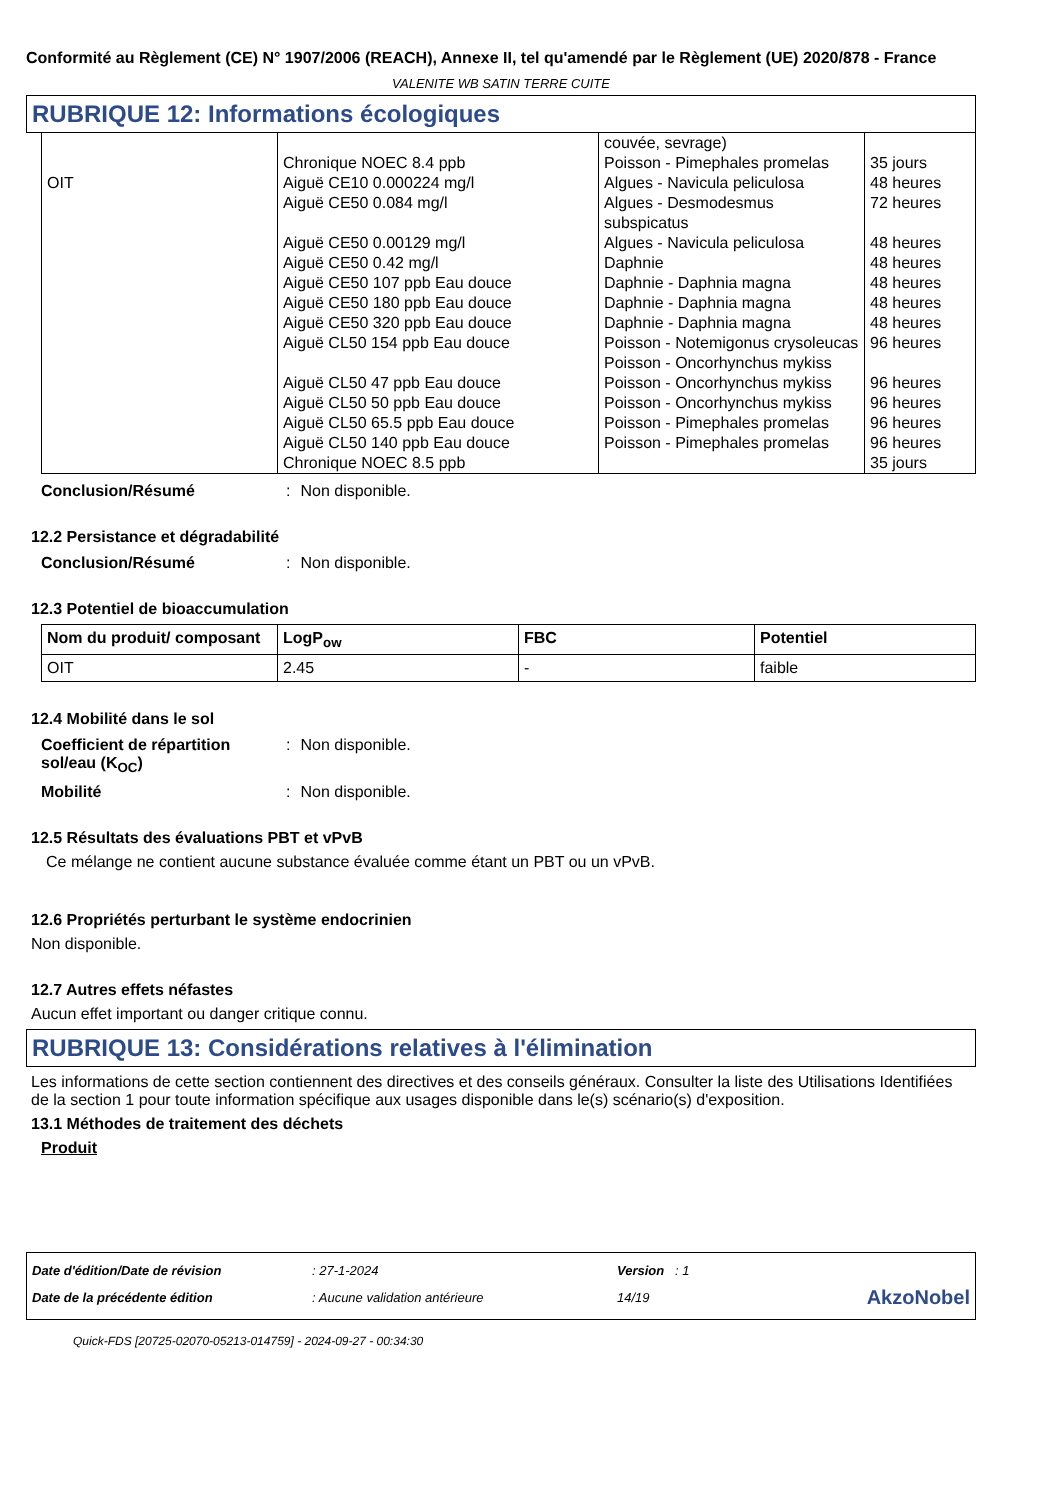Conformité au Règlement (CE) N° 1907/2006 (REACH), Annexe II, tel qu'amendé par le Règlement (UE) 2020/878 - France
VALENITE WB SATIN TERRE CUITE
RUBRIQUE 12: Informations écologiques
| OIT | Chronique NOEC 8.4 ppb Aiguë CE10 0.000224 mg/l Aiguë CE50 0.084 mg/l Aiguë CE50 0.00129 mg/l Aiguë CE50 0.42 mg/l Aiguë CE50 107 ppb Eau douce Aiguë CE50 180 ppb Eau douce Aiguë CE50 320 ppb Eau douce Aiguë CL50 154 ppb Eau douce Aiguë CL50 47 ppb Eau douce Aiguë CL50 50 ppb Eau douce Aiguë CL50 65.5 ppb Eau douce Aiguë CL50 140 ppb Eau douce Chronique NOEC 8.5 ppb | couvée, sevrage) Poisson - Pimephales promelas Algues - Navicula peliculosa Algues - Desmodesmus subspicatus Algues - Navicula peliculosa Daphnie Daphnie - Daphnia magna Daphnie - Daphnia magna Daphnie - Daphnia magna Poisson - Notemigonus crysoleucas Poisson - Oncorhynchus mykiss Poisson - Oncorhynchus mykiss Poisson - Oncorhynchus mykiss Poisson - Pimephales promelas Poisson - Pimephales promelas | 35 jours 48 heures 72 heures 48 heures 48 heures 48 heures 48 heures 48 heures 96 heures 96 heures 96 heures 96 heures 96 heures 35 jours |
Conclusion/Résumé: Non disponible.
12.2 Persistance et dégradabilité
Conclusion/Résumé: Non disponible.
12.3 Potentiel de bioaccumulation
| Nom du produit/ composant | LogP<sub>ow</sub> | FBC | Potentiel |
| --- | --- | --- | --- |
| OIT | 2.45 | - | faible |
12.4 Mobilité dans le sol
Coefficient de répartition sol/eau (K<sub>OC</sub>): Non disponible.
Mobilité: Non disponible.
12.5 Résultats des évaluations PBT et vPvB
Ce mélange ne contient aucune substance évaluée comme étant un PBT ou un vPvB.
12.6 Propriétés perturbant le système endocrinien
Non disponible.
12.7 Autres effets néfastes
Aucun effet important ou danger critique connu.
RUBRIQUE 13: Considérations relatives à l'élimination
Les informations de cette section contiennent des directives et des conseils généraux. Consulter la liste des Utilisations Identifiées de la section 1 pour toute information spécifique aux usages disponible dans le(s) scénario(s) d'exposition.
13.1 Méthodes de traitement des déchets
Produit
| Date d'édition/Date de révision | : 27-1-2024 | Version : 1 | |
| Date de la précédente édition | : Aucune validation antérieure | 14/19 | AkzoNobel |
Quick-FDS [20725-02070-05213-014759] - 2024-09-27 - 00:34:30